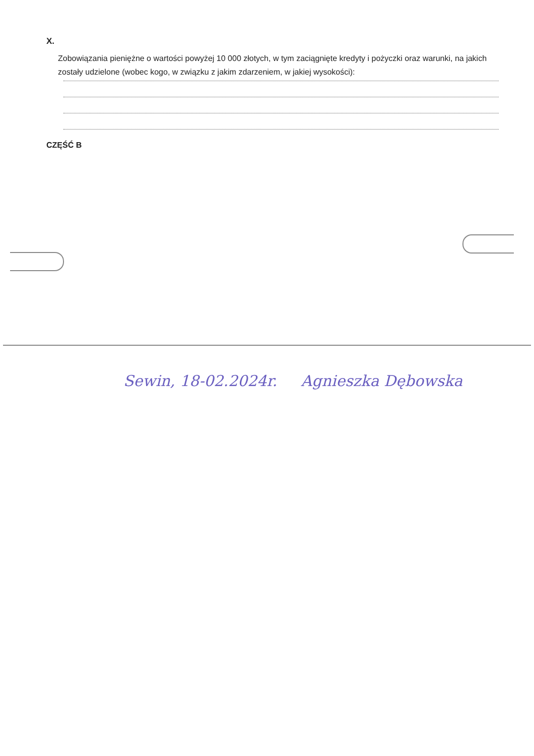X.
Zobowiązania pieniężne o wartości powyżej 10 000 złotych, w tym zaciągnięte kredyty i pożyczki oraz warunki, na jakich zostały udzielone (wobec kogo, w związku z jakim zdarzeniem, w jakiej wysokości):
CZĘŚĆ B
Sewin, 18-02.2024r. Agnieszka Dębowska